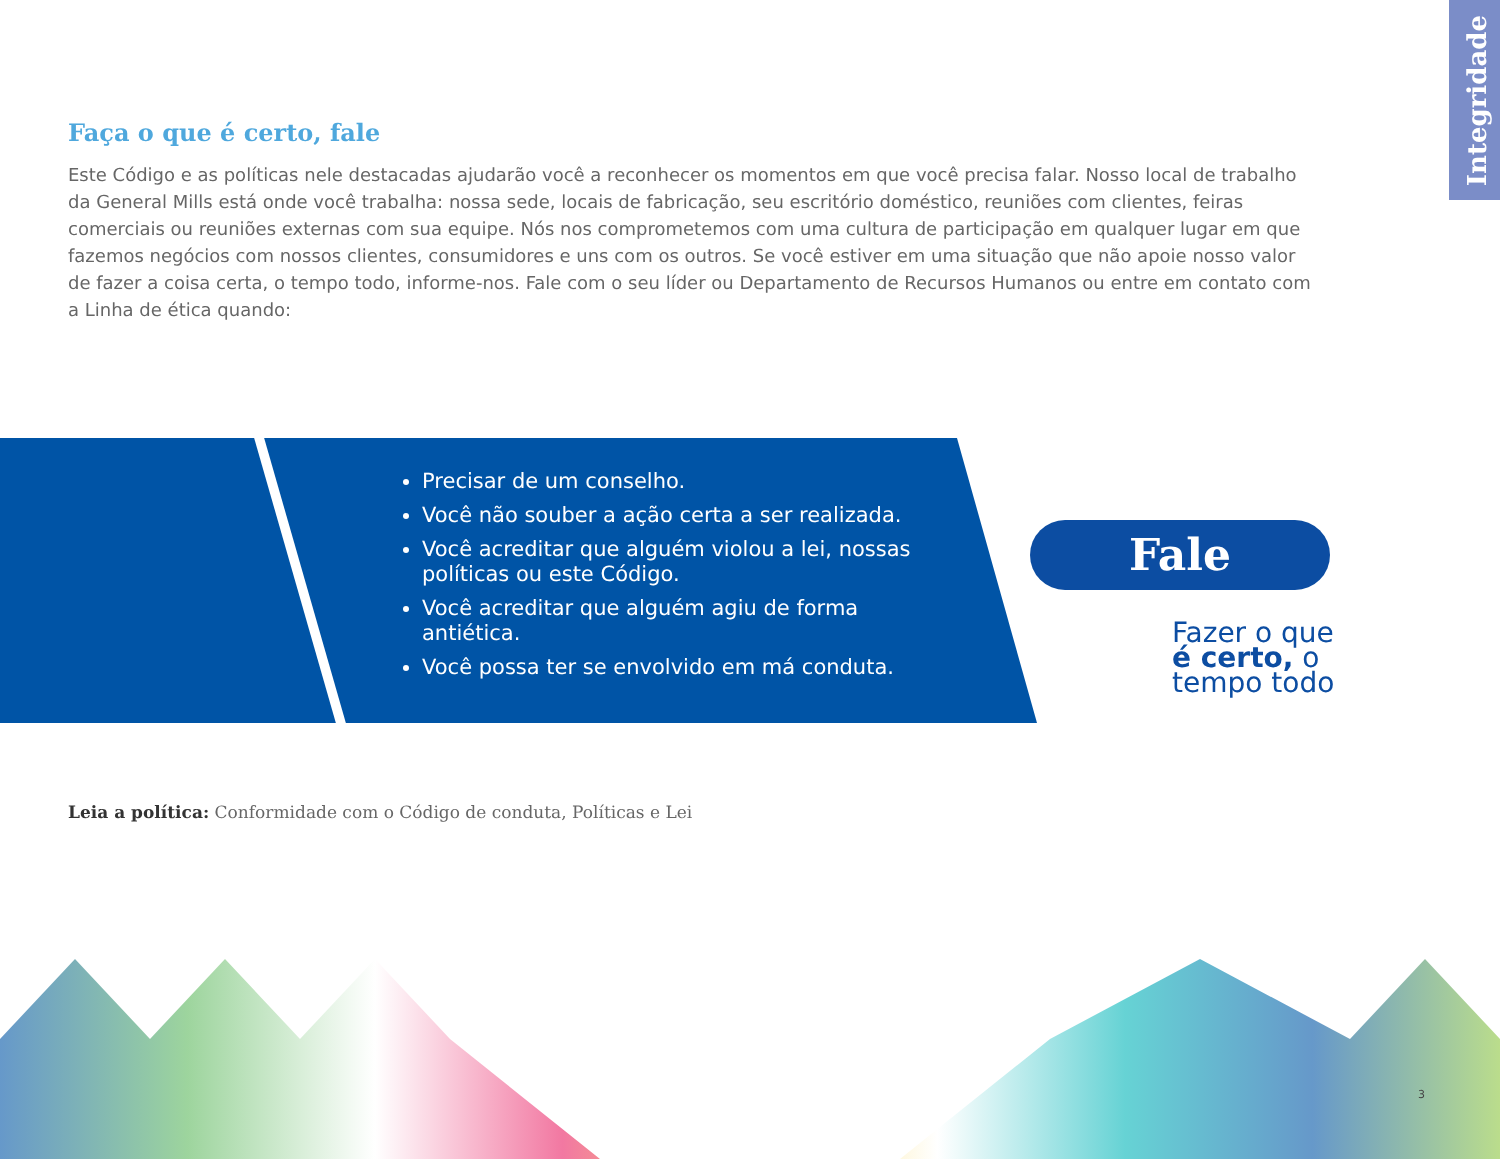Integridade
Faça o que é certo, fale
Este Código e as políticas nele destacadas ajudarão você a reconhecer os momentos em que você precisa falar. Nosso local de trabalho da General Mills está onde você trabalha: nossa sede, locais de fabricação, seu escritório doméstico, reuniões com clientes, feiras comerciais ou reuniões externas com sua equipe. Nós nos comprometemos com uma cultura de participação em qualquer lugar em que fazemos negócios com nossos clientes, consumidores e uns com os outros. Se você estiver em uma situação que não apoie nosso valor de fazer a coisa certa, o tempo todo, informe-nos. Fale com o seu líder ou Departamento de Recursos Humanos ou entre em contato com a Linha de ética quando:
Precisar de um conselho.
Você não souber a ação certa a ser realizada.
Você acreditar que alguém violou a lei, nossas políticas ou este Código.
Você acreditar que alguém agiu de forma antiética.
Você possa ter se envolvido em má conduta.
Fale
Fazer o que
é certo, o
tempo todo
Leia a política: Conformidade com o Código de conduta, Políticas e Lei
3